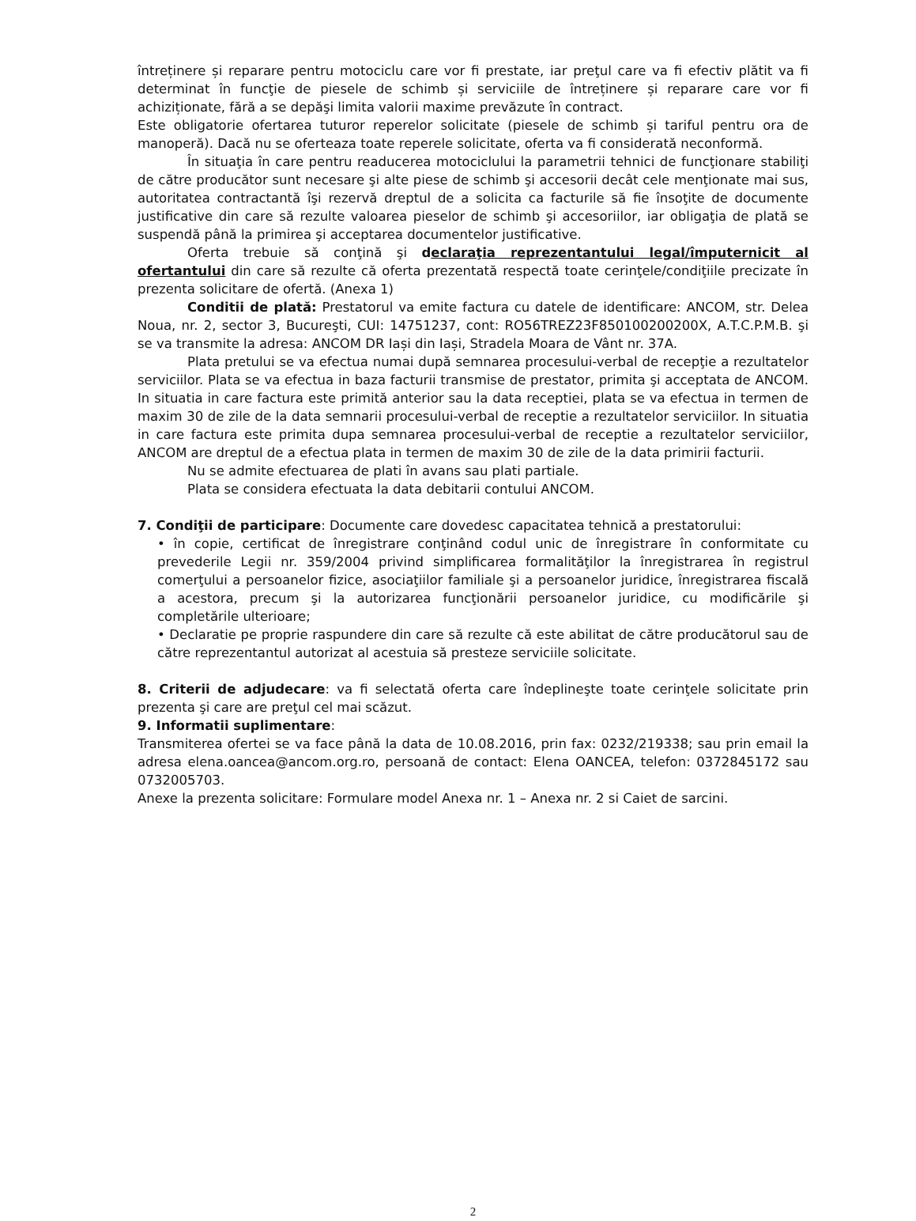întreținere și reparare pentru motociclu care vor fi prestate, iar preţul care va fi efectiv plătit va fi determinat în funcţie de piesele de schimb și serviciile de întreținere și reparare care vor fi achiziționate, fără a se depăşi limita valorii maxime prevăzute în contract.
Este obligatorie ofertarea tuturor reperelor solicitate (piesele de schimb și tariful pentru ora de manoperă). Dacă nu se oferteaza toate reperele solicitate, oferta va fi considerată neconformă.
În situaţia în care pentru readucerea motociclului la parametrii tehnici de funcţionare stabiliţi de către producător sunt necesare şi alte piese de schimb şi accesorii decât cele menţionate mai sus, autoritatea contractantă îşi rezervă dreptul de a solicita ca facturile să fie însoţite de documente justificative din care să rezulte valoarea pieselor de schimb şi accesoriilor, iar obligaţia de plată se suspendă până la primirea şi acceptarea documentelor justificative.
Oferta trebuie să conţină şi declaraţia reprezentantului legal/împuternicit al ofertantului din care să rezulte că oferta prezentată respectă toate cerinţele/condiţiile precizate în prezenta solicitare de ofertă. (Anexa 1)
Conditii de plată: Prestatorul va emite factura cu datele de identificare: ANCOM, str. Delea Noua, nr. 2, sector 3, Bucureşti, CUI: 14751237, cont: RO56TREZ23F850100200200X, A.T.C.P.M.B. şi se va transmite la adresa: ANCOM DR Iași din Iași, Stradela Moara de Vânt nr. 37A.
Plata pretului se va efectua numai după semnarea procesului-verbal de recepţie a rezultatelor serviciilor. Plata se va efectua in baza facturii transmise de prestator, primita şi acceptata de ANCOM. In situatia in care factura este primită anterior sau la data receptiei, plata se va efectua in termen de maxim 30 de zile de la data semnarii procesului-verbal de receptie a rezultatelor serviciilor. In situatia in care factura este primita dupa semnarea procesului-verbal de receptie a rezultatelor serviciilor, ANCOM are dreptul de a efectua plata in termen de maxim 30 de zile de la data primirii facturii.
Nu se admite efectuarea de plati în avans sau plati partiale.
Plata se considera efectuata la data debitarii contului ANCOM.
7. Condiţii de participare: Documente care dovedesc capacitatea tehnică a prestatorului:
• în copie, certificat de înregistrare conţinând codul unic de înregistrare în conformitate cu prevederile Legii nr. 359/2004 privind simplificarea formalităţilor la înregistrarea în registrul comerţului a persoanelor fizice, asociaţiilor familiale şi a persoanelor juridice, înregistrarea fiscală a acestora, precum şi la autorizarea funcţionării persoanelor juridice, cu modificările şi completările ulterioare;
• Declaratie pe proprie raspundere din care să rezulte că este abilitat de către producătorul sau de către reprezentantul autorizat al acestuia să presteze serviciile solicitate.
8. Criterii de adjudecare: va fi selectată oferta care îndeplineşte toate cerinţele solicitate prin prezenta şi care are preţul cel mai scăzut.
9. Informatii suplimentare:
Transmiterea ofertei se va face până la data de 10.08.2016, prin fax: 0232/219338; sau prin email la adresa elena.oancea@ancom.org.ro, persoană de contact: Elena OANCEA, telefon: 0372845172 sau 0732005703.
Anexe la prezenta solicitare: Formulare model Anexa nr. 1 – Anexa nr. 2 si Caiet de sarcini.
2